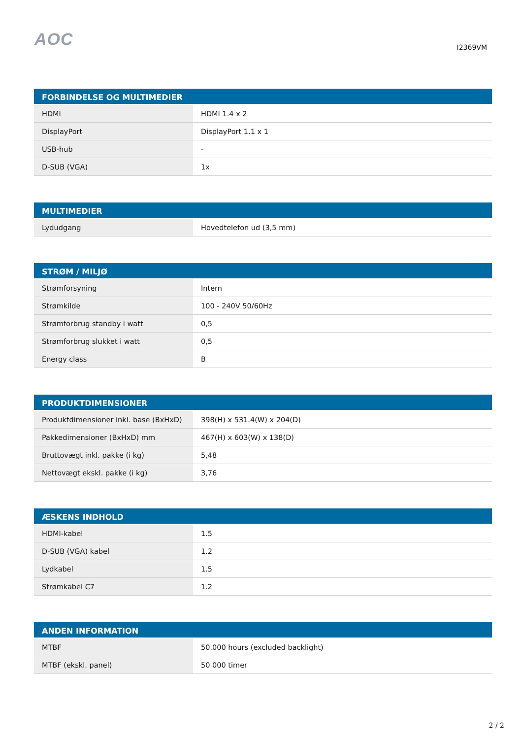AOC
I2369VM
| FORBINDELSE OG MULTIMEDIER | |
| --- | --- |
| HDMI | HDMI 1.4 x 2 |
| DisplayPort | DisplayPort 1.1 x 1 |
| USB-hub | - |
| D-SUB (VGA) | 1x |
| MULTIMEDIER | |
| --- | --- |
| Lydudgang | Hovedtelefon ud (3,5 mm) |
| STRØM / MILJØ | |
| --- | --- |
| Strømforsyning | Intern |
| Strømkilde | 100 - 240V 50/60Hz |
| Strømforbrug standby i watt | 0,5 |
| Strømforbrug slukket i watt | 0,5 |
| Energy class | B |
| PRODUKTDIMENSIONER | |
| --- | --- |
| Produktdimensioner inkl. base (BxHxD) | 398(H) x 531.4(W) x 204(D) |
| Pakkedimensioner (BxHxD) mm | 467(H) x 603(W) x 138(D) |
| Bruttovægt inkl. pakke (i kg) | 5,48 |
| Nettovægt ekskl. pakke (i kg) | 3,76 |
| ÆSKENS INDHOLD | |
| --- | --- |
| HDMI-kabel | 1.5 |
| D-SUB (VGA) kabel | 1.2 |
| Lydkabel | 1.5 |
| Strømkabel C7 | 1.2 |
| ANDEN INFORMATION | |
| --- | --- |
| MTBF | 50.000 hours (excluded backlight) |
| MTBF (ekskl. panel) | 50 000 timer |
2 / 2